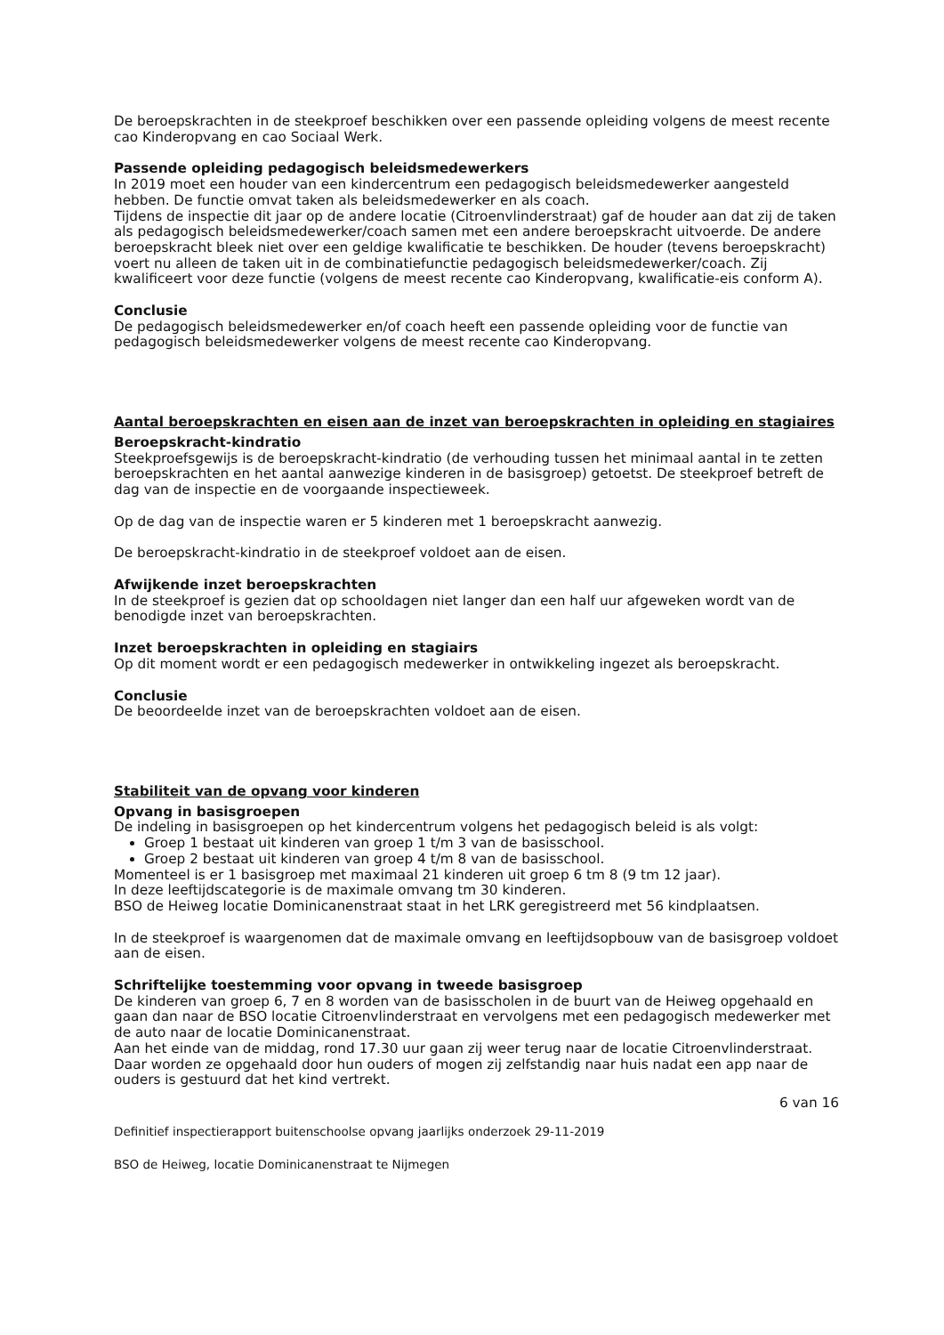De beroepskrachten in de steekproef beschikken over een passende opleiding volgens de meest recente cao Kinderopvang en cao Sociaal Werk.
Passende opleiding pedagogisch beleidsmedewerkers
In 2019 moet een houder van een kindercentrum een pedagogisch beleidsmedewerker aangesteld hebben. De functie omvat taken als beleidsmedewerker en als coach.
Tijdens de inspectie dit jaar op de andere locatie (Citroenvlinderstraat) gaf de houder aan dat zij de taken als pedagogisch beleidsmedewerker/coach samen met een andere beroepskracht uitvoerde. De andere beroepskracht bleek niet over een geldige kwalificatie te beschikken. De houder (tevens beroepskracht) voert nu alleen de taken uit in de combinatiefunctie pedagogisch beleidsmedewerker/coach. Zij kwalificeert voor deze functie (volgens de meest recente cao Kinderopvang, kwalificatie-eis conform A).
Conclusie
De pedagogisch beleidsmedewerker en/of coach heeft een passende opleiding voor de functie van pedagogisch beleidsmedewerker volgens de meest recente cao Kinderopvang.
Aantal beroepskrachten en eisen aan de inzet van beroepskrachten in opleiding en stagiaires
Beroepskracht-kindratio
Steekproefsgewijs is de beroepskracht-kindratio (de verhouding tussen het minimaal aantal in te zetten beroepskrachten en het aantal aanwezige kinderen in de basisgroep) getoetst. De steekproef betreft de dag van de inspectie en de voorgaande inspectieweek.
Op de dag van de inspectie waren er 5 kinderen met 1 beroepskracht aanwezig.
De beroepskracht-kindratio in de steekproef voldoet aan de eisen.
Afwijkende inzet beroepskrachten
In de steekproef is gezien dat op schooldagen niet langer dan een half uur afgeweken wordt van de benodigde inzet van beroepskrachten.
Inzet beroepskrachten in opleiding en stagiairs
Op dit moment wordt er een pedagogisch medewerker in ontwikkeling ingezet als beroepskracht.
Conclusie
De beoordeelde inzet van de beroepskrachten voldoet aan de eisen.
Stabiliteit van de opvang voor kinderen
Opvang in basisgroepen
De indeling in basisgroepen op het kindercentrum volgens het pedagogisch beleid is als volgt:
Groep 1 bestaat uit kinderen van groep 1 t/m 3 van de basisschool.
Groep 2 bestaat uit kinderen van groep 4 t/m 8 van de basisschool.
Momenteel is er 1 basisgroep met maximaal 21 kinderen uit groep 6 tm 8 (9 tm 12 jaar).
In deze leeftijdscategorie is de maximale omvang tm 30 kinderen.
BSO de Heiweg locatie Dominicanenstraat staat in het LRK geregistreerd met 56 kindplaatsen.
In de steekproef is waargenomen dat de maximale omvang en leeftijdsopbouw van de basisgroep voldoet aan de eisen.
Schriftelijke toestemming voor opvang in tweede basisgroep
De kinderen van groep 6, 7 en 8 worden van de basisscholen in de buurt van de Heiweg opgehaald en gaan dan naar de BSO locatie Citroenvlinderstraat en vervolgens met een pedagogisch medewerker met de auto naar de locatie Dominicanenstraat.
Aan het einde van de middag, rond 17.30 uur gaan zij weer terug naar de locatie Citroenvlinderstraat. Daar worden ze opgehaald door hun ouders of mogen zij zelfstandig naar huis nadat een app naar de ouders is gestuurd dat het kind vertrekt.
6 van 16
Definitief inspectierapport buitenschoolse opvang jaarlijks onderzoek 29-11-2019
BSO de Heiweg, locatie Dominicanenstraat te Nijmegen